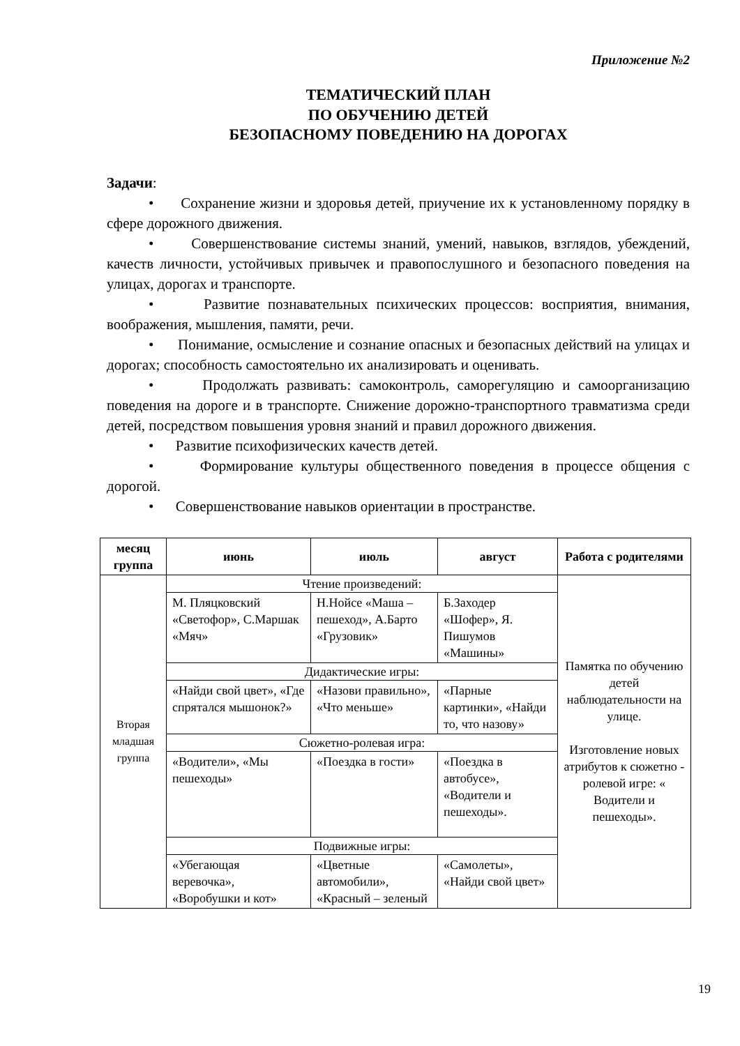Приложение №2
ТЕМАТИЧЕСКИЙ ПЛАН
ПО ОБУЧЕНИЮ ДЕТЕЙ
БЕЗОПАСНОМУ ПОВЕДЕНИЮ НА ДОРОГАХ
Задачи:
• Сохранение жизни и здоровья детей, приучение их к установленному порядку в сфере дорожного движения.
• Совершенствование системы знаний, умений, навыков, взглядов, убеждений, качеств личности, устойчивых привычек и правопослушного и безопасного поведения на улицах, дорогах и транспорте.
• Развитие познавательных психических процессов: восприятия, внимания, воображения, мышления, памяти, речи.
• Понимание, осмысление и сознание опасных и безопасных действий на улицах и дорогах; способность самостоятельно их анализировать и оценивать.
• Продолжать развивать: самоконтроль, саморегуляцию и самоорганизацию поведения на дороге и в транспорте. Снижение дорожно-транспортного травматизма среди детей, посредством повышения уровня знаний и правил дорожного движения.
• Развитие психофизических качеств детей.
• Формирование культуры общественного поведения в процессе общения с дорогой.
• Совершенствование навыков ориентации в пространстве.
| месяц группа | июнь | июль | август | Работа с родителями |
| --- | --- | --- | --- | --- |
| Вторая младшая группа | Чтение произведений: | | | Памятка по обучению детей наблюдательности на улице. Изготовление новых атрибутов к сюжетно - ролевой игре: « Водители и пешеходы». |
| | М. Пляцковский «Светофор», С.Маршак «Мяч» | Н.Нойсе «Маша – пешеход», А.Барто «Грузовик» | Б.Заходер «Шофер», Я. Пишумов «Машины» | |
| | Дидактические игры: | | | |
| | «Найди свой цвет», «Где спрятался мышонок?» | «Назови правильно», «Что меньше» | «Парные картинки», «Найди то, что назову» | |
| | Сюжетно-ролевая игра: | | | |
| | «Водители», «Мы пешеходы» | «Поездка в гости» | «Поездка в автобусе», «Водители и пешеходы». | |
| | Подвижные игры: | | | |
| | «Убегающая веревочка», «Воробушки и кот» | «Цветные автомобили», «Красный – зеленый | «Самолеты», «Найди свой цвет» | |
19